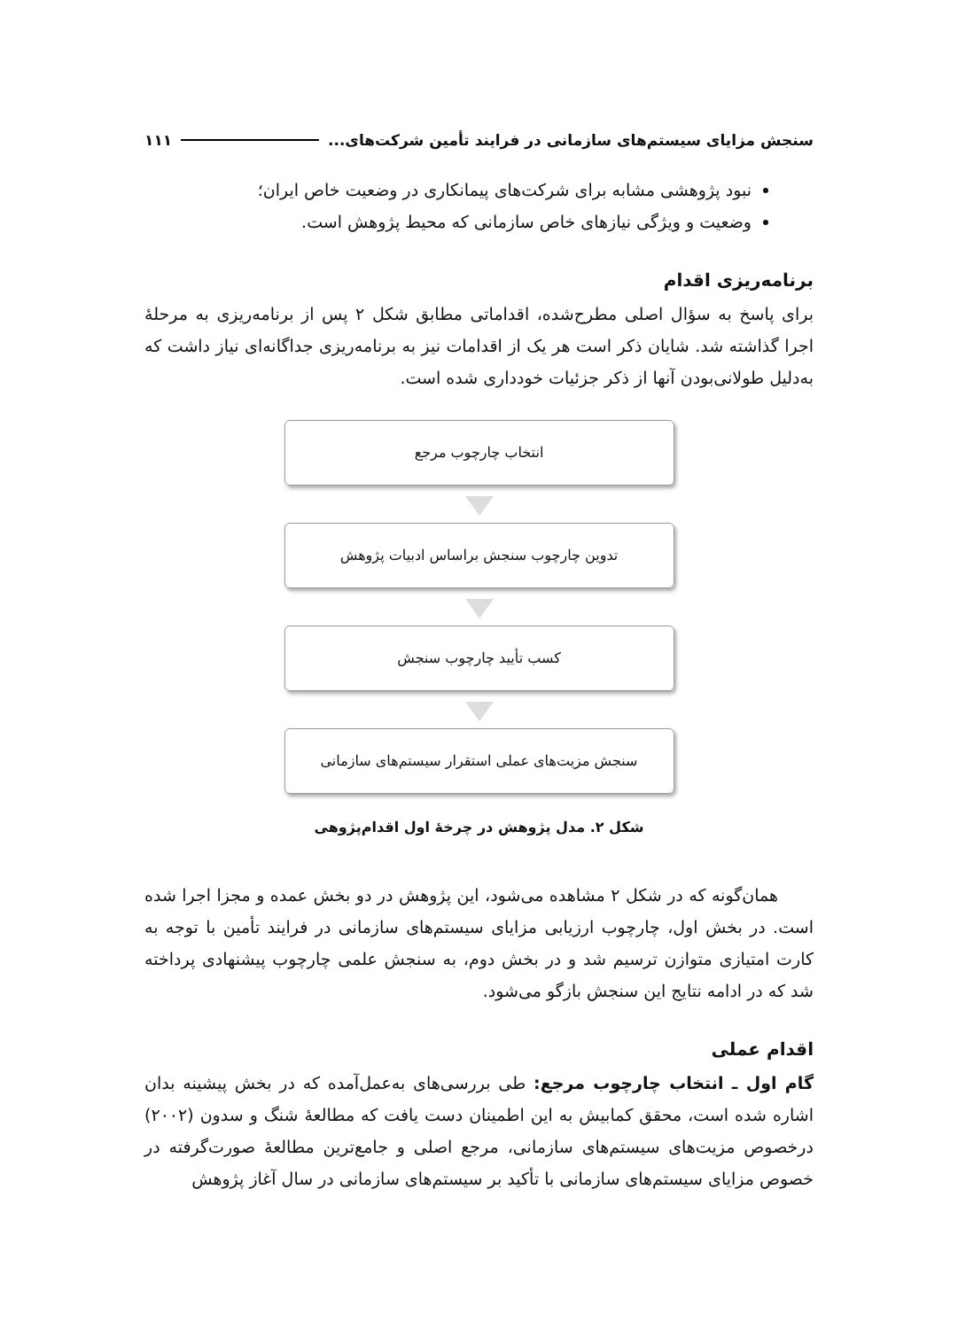سنجش مزایای سیستم‌های سازمانی در فرایند تأمین شرکت‌های... ۱۱۱
نبود پژوهشی مشابه برای شرکت‌های پیمانکاری در وضعیت خاص ایران؛
وضعیت و ویژگی نیازهای خاص سازمانی که محیط پژوهش است.
برنامه‌ریزی اقدام
برای پاسخ به سؤال اصلی مطرح‌شده، اقداماتی مطابق شکل ۲ پس از برنامه‌ریزی به مرحلهٔ اجرا گذاشته شد. شایان ذکر است هر یک از اقدامات نیز به برنامه‌ریزی جداگانه‌ای نیاز داشت که به‌دلیل طولانی‌بودن آنها از ذکر جزئیات خودداری شده است.
انتخاب چارچوب مرجع
تدوین چارچوب سنجش براساس ادبیات پژوهش
کسب تأیید چارچوب سنجش
سنجش مزیت‌های عملی استقرار سیستم‌های سازمانی
شکل ۲. مدل پژوهش در چرخهٔ اول اقدام‌پژوهی
همان‌گونه که در شکل ۲ مشاهده می‌شود، این پژوهش در دو بخش عمده و مجزا اجرا شده است. در بخش اول، چارچوب ارزیابی مزایای سیستم‌های سازمانی در فرایند تأمین با توجه به کارت امتیازی متوازن ترسیم شد و در بخش دوم، به سنجش علمی چارچوب پیشنهادی پرداخته شد که در ادامه نتایج این سنجش بازگو می‌شود.
اقدام عملی
گام اول ـ انتخاب چارچوب مرجع: طی بررسی‌های به‌عمل‌آمده که در بخش پیشینه بدان اشاره شده است، محقق کمابیش به این اطمینان دست یافت که مطالعهٔ شنگ و سدون (۲۰۰۲) درخصوص مزیت‌های سیستم‌های سازمانی، مرجع اصلی و جامع‌ترین مطالعهٔ صورت‌گرفته در خصوص مزایای سیستم‌های سازمانی با تأکید بر سیستم‌های سازمانی در سال آغاز پژوهش